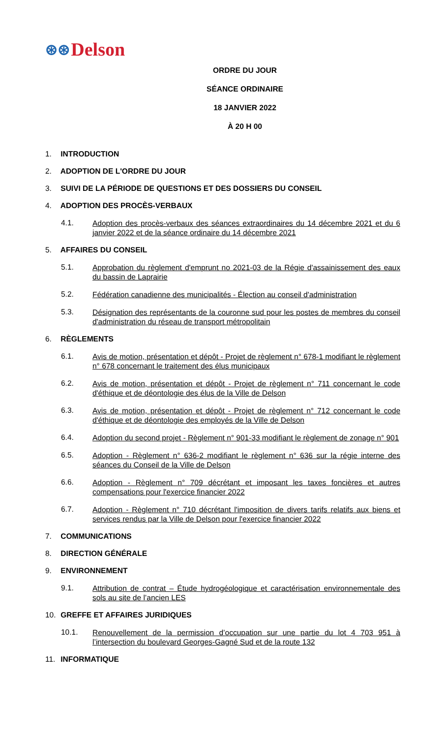⊛⊛ Delson
ORDRE DU JOUR
SÉANCE ORDINAIRE
18 JANVIER 2022
À 20 H 00
1. INTRODUCTION
2. ADOPTION DE L'ORDRE DU JOUR
3. SUIVI DE LA PÉRIODE DE QUESTIONS ET DES DOSSIERS DU CONSEIL
4. ADOPTION DES PROCÈS-VERBAUX
4.1. Adoption des procès-verbaux des séances extraordinaires du 14 décembre 2021 et du 6 janvier 2022 et de la séance ordinaire du 14 décembre 2021
5. AFFAIRES DU CONSEIL
5.1. Approbation du règlement d'emprunt no 2021-03 de la Régie d'assainissement des eaux du bassin de Laprairie
5.2. Fédération canadienne des municipalités - Élection au conseil d'administration
5.3. Désignation des représentants de la couronne sud pour les postes de membres du conseil d'administration du réseau de transport métropolitain
6. RÈGLEMENTS
6.1. Avis de motion, présentation et dépôt - Projet de règlement n° 678-1 modifiant le règlement n° 678 concernant le traitement des élus municipaux
6.2. Avis de motion, présentation et dépôt - Projet de règlement n° 711 concernant le code d'éthique et de déontologie des élus de la Ville de Delson
6.3. Avis de motion, présentation et dépôt - Projet de règlement n° 712 concernant le code d'éthique et de déontologie des employés de la Ville de Delson
6.4. Adoption du second projet - Règlement n° 901-33 modifiant le règlement de zonage n° 901
6.5. Adoption - Règlement n° 636-2 modifiant le règlement n° 636 sur la régie interne des séances du Conseil de la Ville de Delson
6.6. Adoption - Règlement n° 709 décrétant et imposant les taxes foncières et autres compensations pour l'exercice financier 2022
6.7. Adoption - Règlement n° 710 décrétant l'imposition de divers tarifs relatifs aux biens et services rendus par la Ville de Delson pour l'exercice financier 2022
7. COMMUNICATIONS
8. DIRECTION GÉNÉRALE
9. ENVIRONNEMENT
9.1. Attribution de contrat – Étude hydrogéologique et caractérisation environnementale des sols au site de l’ancien LES
10. GREFFE ET AFFAIRES JURIDIQUES
10.1. Renouvellement de la permission d’occupation sur une partie du lot 4 703 951 à l’intersection du boulevard Georges-Gagné Sud et de la route 132
11. INFORMATIQUE